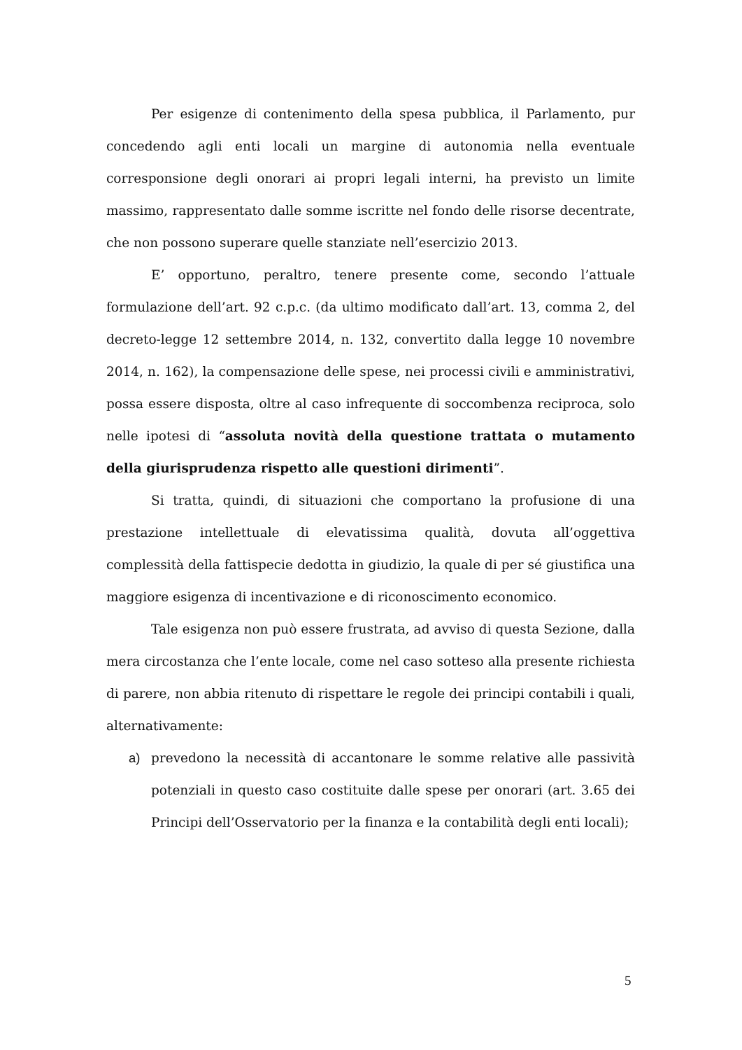Per esigenze di contenimento della spesa pubblica, il Parlamento, pur concedendo agli enti locali un margine di autonomia nella eventuale corresponsione degli onorari ai propri legali interni, ha previsto un limite massimo, rappresentato dalle somme iscritte nel fondo delle risorse decentrate, che non possono superare quelle stanziate nell’esercizio 2013.
E’ opportuno, peraltro, tenere presente come, secondo l’attuale formulazione dell’art. 92 c.p.c. (da ultimo modificato dall’art. 13, comma 2, del decreto-legge 12 settembre 2014, n. 132, convertito dalla legge 10 novembre 2014, n. 162), la compensazione delle spese, nei processi civili e amministrativi, possa essere disposta, oltre al caso infrequente di soccombenza reciproca, solo nelle ipotesi di “assoluta novità della questione trattata o mutamento della giurisprudenza rispetto alle questioni dirimenti”.
Si tratta, quindi, di situazioni che comportano la profusione di una prestazione intellettuale di elevatissima qualità, dovuta all’oggettiva complessità della fattispecie dedotta in giudizio, la quale di per sé giustifica una maggiore esigenza di incentivazione e di riconoscimento economico.
Tale esigenza non può essere frustrata, ad avviso di questa Sezione, dalla mera circostanza che l’ente locale, come nel caso sotteso alla presente richiesta di parere, non abbia ritenuto di rispettare le regole dei principi contabili i quali, alternativamente:
a) prevedono la necessità di accantonare le somme relative alle passività potenziali in questo caso costituite dalle spese per onorari (art. 3.65 dei Principi dell’Osservatorio per la finanza e la contabilità degli enti locali);
5